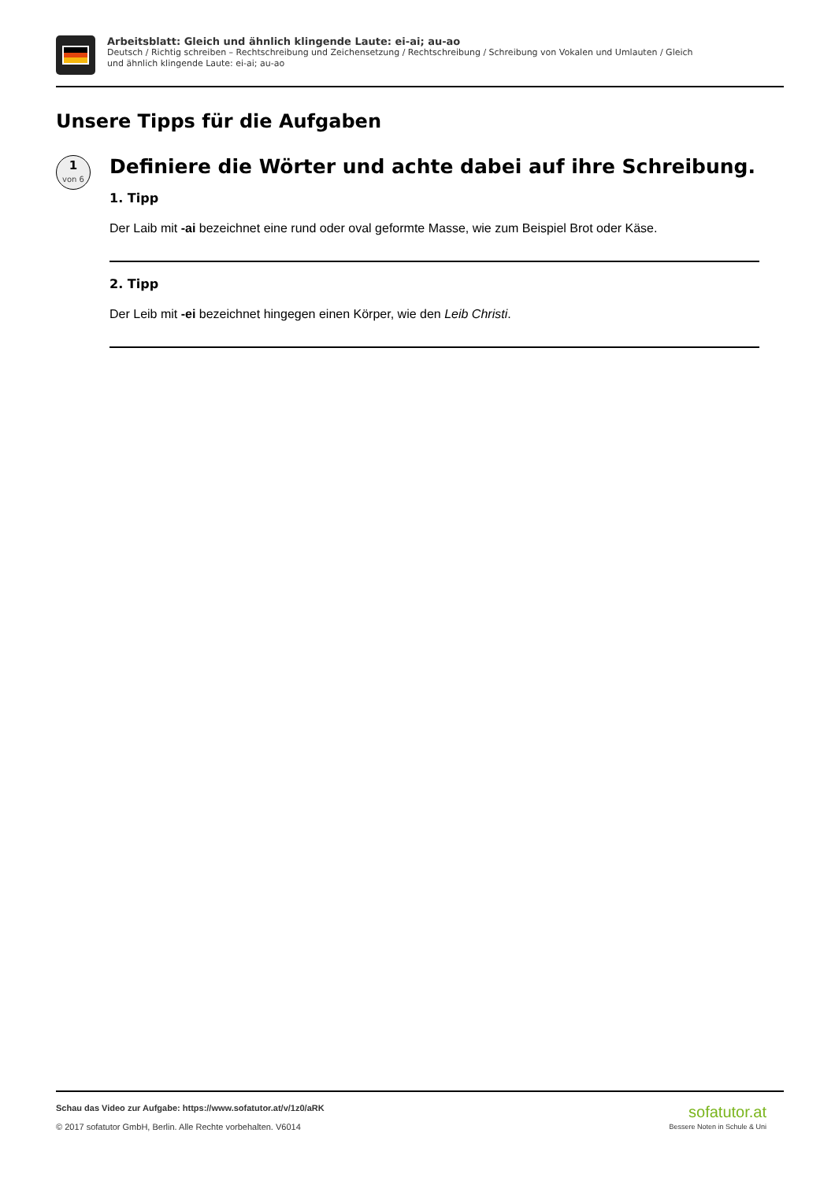Arbeitsblatt: Gleich und ähnlich klingende Laute: ei-ai; au-ao
Deutsch / Richtig schreiben – Rechtschreibung und Zeichensetzung / Rechtschreibung / Schreibung von Vokalen und Umlauten / Gleich und ähnlich klingende Laute: ei-ai; au-ao
Unsere Tipps für die Aufgaben
1
von 6
Definiere die Wörter und achte dabei auf ihre Schreibung.
1. Tipp
Der Laib mit -ai bezeichnet eine rund oder oval geformte Masse, wie zum Beispiel Brot oder Käse.
2. Tipp
Der Leib mit -ei bezeichnet hingegen einen Körper, wie den Leib Christi.
Schau das Video zur Aufgabe: https://www.sofatutor.at/v/1z0/aRK
© 2017 sofatutor GmbH, Berlin. Alle Rechte vorbehalten. V6014
sofatutor.at
Bessere Noten in Schule & Uni